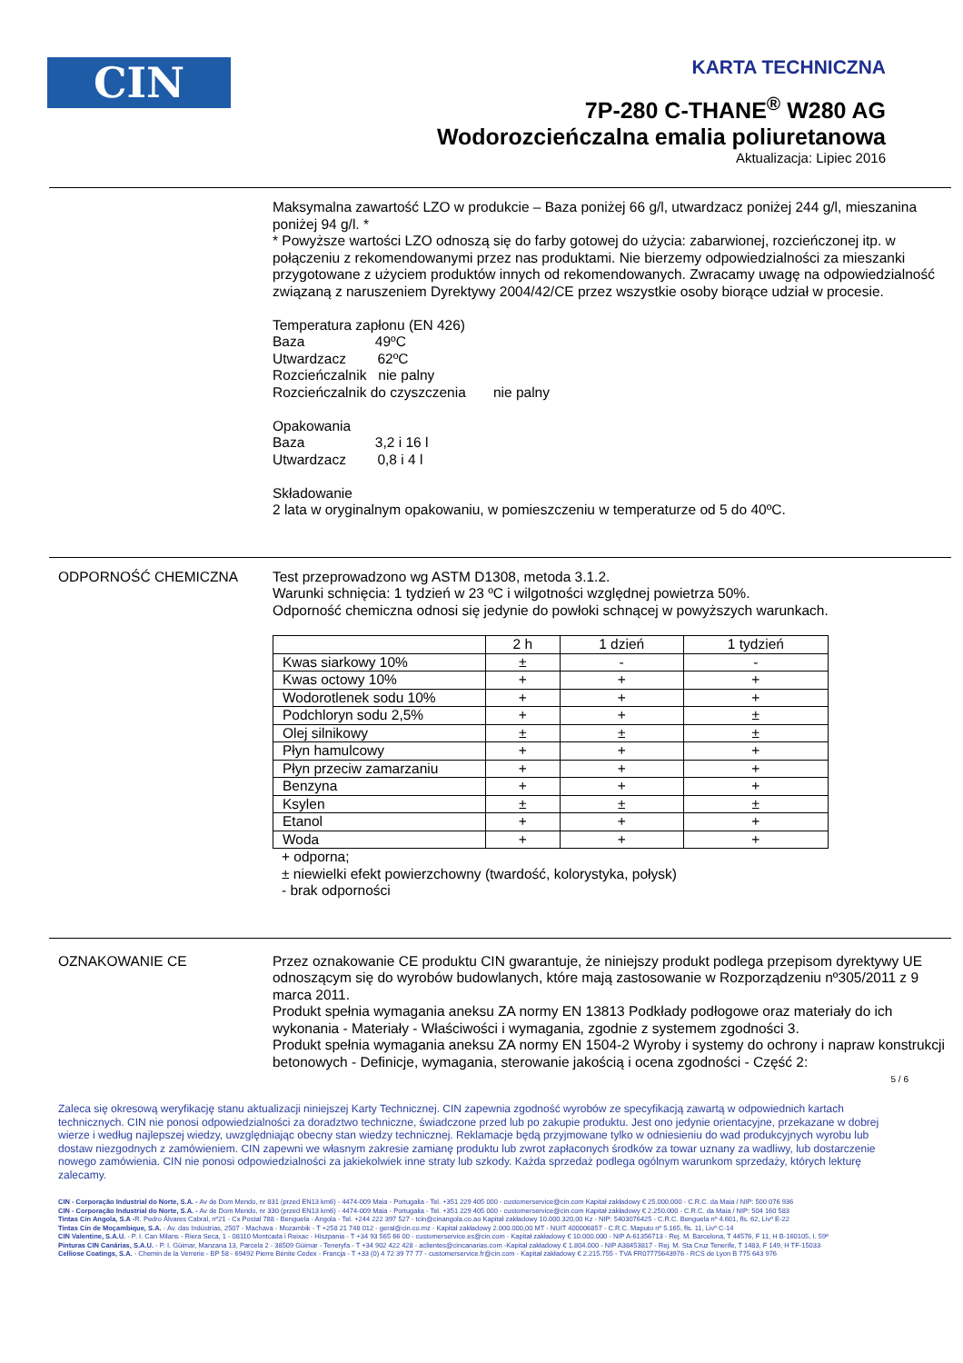CIN
KARTA TECHNICZNA
7P-280 C-THANE<sup>®</sup> W280 AG
Wodorozcieńczalna emalia poliuretanowa
Aktualizacja: Lipiec 2016
Maksymalna zawartość LZO w produkcie – Baza poniżej 66 g/l, utwardzacz poniżej 244 g/l, mieszanina poniżej 94 g/l. *
* Powyższe wartości LZO odnoszą się do farby gotowej do użycia: zabarwionej, rozcieńczonej itp. w połączeniu z rekomendowanymi przez nas produktami. Nie bierzemy odpowiedzialności za mieszanki przygotowane z użyciem produktów innych od rekomendowanych. Zwracamy uwagę na odpowiedzialność związaną z naruszeniem Dyrektywy 2004/42/CE przez wszystkie osoby biorące udział w procesie.
Temperatura zapłonu (EN 426)
Baza 49ºC
Utwardzacz 62ºC
Rozcieńczalnik nie palny
Rozcieńczalnik do czyszczenia nie palny
Opakowania
Baza 3,2 i 16 l
Utwardzacz 0,8 i 4 l
Składowanie
2 lata w oryginalnym opakowaniu, w pomieszczeniu w temperaturze od 5 do 40ºC.
ODPORNOŚĆ CHEMICZNA Test przeprowadzono wg ASTM D1308, metoda 3.1.2.
Warunki schnięcia: 1 tydzień w 23 ºC i wilgotności względnej powietrza 50%.
Odporność chemiczna odnosi się jedynie do powłoki schnącej w powyższych warunkach.
| | 2 h | 1 dzień | 1 tydzień |
| Kwas siarkowy 10% | ± | - | - |
| Kwas octowy 10% | + | + | + |
| Wodorotlenek sodu 10% | + | + | + |
| Podchloryn sodu 2,5% | + | + | ± |
| Olej silnikowy | ± | ± | ± |
| Płyn hamulcowy | + | + | + |
| Płyn przeciw zamarzaniu | + | + | + |
| Benzyna | + | + | + |
| Ksylen | ± | ± | ± |
| Etanol | + | + | + |
| Woda | + | + | + |
+ odporna;
± niewielki efekt powierzchowny (twardość, kolorystyka, połysk)
- brak odporności
OZNAKOWANIE CE Przez oznakowanie CE produktu CIN gwarantuje, że niniejszy produkt podlega przepisom dyrektywy UE odnoszącym się do wyrobów budowlanych, które mają zastosowanie w Rozporządzeniu nº305/2011 z 9 marca 2011.
Produkt spełnia wymagania aneksu ZA normy EN 13813 Podkłady podłogowe oraz materiały do ich wykonania - Materiały - Właściwości i wymagania, zgodnie z systemem zgodności 3.
Produkt spełnia wymagania aneksu ZA normy EN 1504-2 Wyroby i systemy do ochrony i napraw konstrukcji betonowych - Definicje, wymagania, sterowanie jakością i ocena zgodności - Część 2:
5 / 6
Zaleca się okresową weryfikację stanu aktualizacji niniejszej Karty Technicznej. CIN zapewnia zgodność wyrobów ze specyfikacją zawartą w odpowiednich kartach technicznych. CIN nie ponosi odpowiedzialności za doradztwo techniczne, świadczone przed lub po zakupie produktu. Jest ono jedynie orientacyjne, przekazane w dobrej wierze i według najlepszej wiedzy, uwzględniając obecny stan wiedzy technicznej. Reklamacje będą przyjmowane tylko w odniesieniu do wad produkcyjnych wyrobu lub dostaw niezgodnych z zamówieniem. CIN zapewni we własnym zakresie zamianę produktu lub zwrot zapłaconych środków za towar uznany za wadliwy, lub dostarczenie nowego zamówienia. CIN nie ponosi odpowiedzialności za jakiekolwiek inne straty lub szkody. Każda sprzedaż podlega ogólnym warunkom sprzedaży, których lekturę zalecamy.
CIN - Corporação Industrial do Norte, S.A. - Av de Dom Mendo, nr 831 (przed EN13 km6) - 4474-009 Maia - Portugalia - Tel. +351 229 405 000 - customerservice@cin.com Kapitał zakładowy € 25.000.000 - C.R.C. da Maia / NIP: 500 076 936
CIN - Corporação Industrial do Norte, S.A. - Av de Dom Mendo, nr 330 (przed EN13 km6) - 4474-009 Maia - Portugalia - Tel. +351 229 405 000 - customerservice@cin.com Kapitał zakładowy € 2.250.000 - C.R.C. da Maia / NIP: 504 160 583
Tintas Cin Angola, S.A -R. Pedro Álvares Cabral, nº21 - Cx Postal 788 - Benguela - Angola - Tel. +244 222 397 527 - tcin@cinangola.co.ao Kapitał zakładowy 10.000.320,00 Kz - NIP: 5403076425 - C.R.C. Benguela nº 4.601, fls. 62, Livº E-22
Tintas Cin de Moçambique, S.A. - Av. das Indústrias, 2507 - Machava - Mozambik - T +258 21 748 012 - geral@cin.co.mz - Kapitał zakładowy 2.000.000,00 MT - NUIT 400006857 - C.R.C. Maputo nº 5.165, fls. 11, Livº C-14
CIN Valentine, S.A.U. - P. I. Can Milans - Riera Seca, 1 - 08110 Montcada i Reixac - Hiszpania - T +34 93 565 66 00 - customerservice.es@cin.com - Kapitał zakładowy € 10.000.000 - NIP A-61356713 - Rej. M. Barcelona, T 44576, F 11, H B-160105, I. 59ª
Pinturas CIN Canárias, S.A.U. - P. I. Güimar, Manzana 13, Parcela 2 - 38509 Güimar - Teneryfa - T +34 902 422 428 - aclientes@cincanarias.com -Kapitał zakładowy € 1.804.000 - NIP A38453817 - Rej. M. Sta Cruz Tenerife, T 1483, F 149, H TF-15033
Celliose Coatings, S.A. - Chemin de la Verrerie - BP 58 - 69492 Pierre Bénite Cedex - Francja - T +33 (0) 4 72 39 77 77 - customerservice.fr@cin.com - Kapitał zakładowy € 2.215.755 - TVA FR07775643976 - RCS de Lyon B 775 643 976